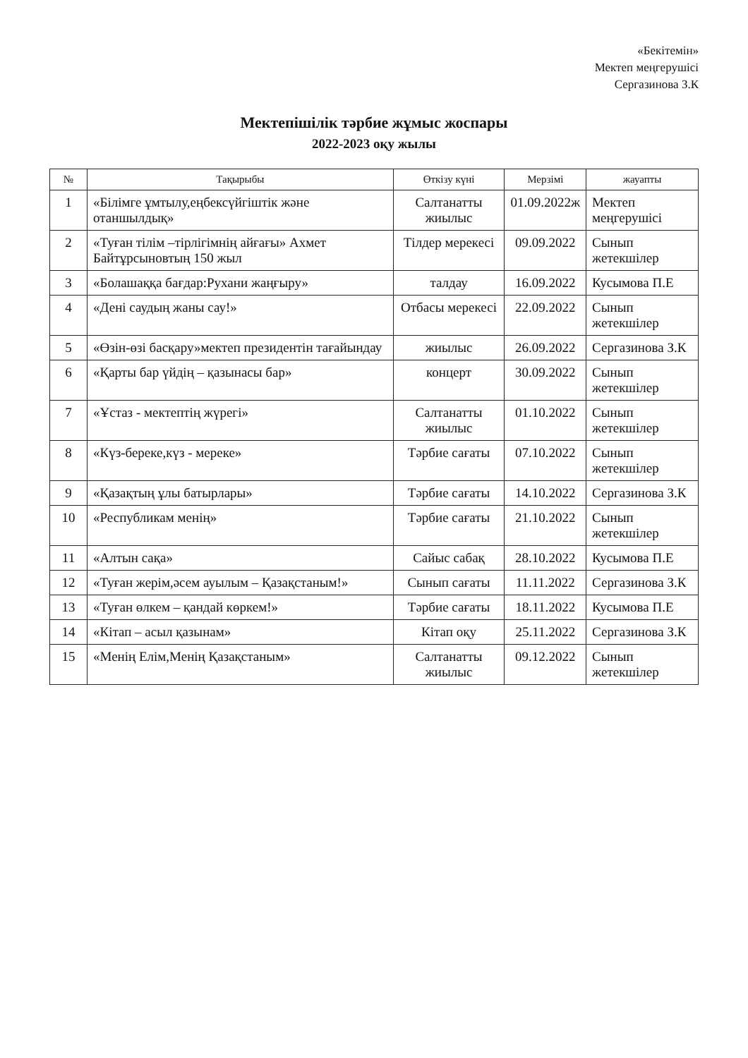«Бекітемін»
Мектеп меңгерушісі
Сергазинова З.К
Мектепішілік тәрбие жұмыс жоспары
2022-2023 оқу жылы
| № | Тақырыбы | Өткізу күні | Мерзімі | жауапты |
| --- | --- | --- | --- | --- |
| 1 | «Білімге ұмтылу,еңбексүйгіштік және отаншылдық» | Салтанатты жиылыс | 01.09.2022ж | Мектеп меңгерушісі |
| 2 | «Туған тілім –тірлігімнің айғағы» Ахмет Байтұрсыновтың 150 жыл | Тілдер мерекесі | 09.09.2022 | Сынып жетекшілер |
| 3 | «Болашаққа бағдар:Рухани жаңғыру» | талдау | 16.09.2022 | Кусымова П.Е |
| 4 | «Дені саудың жаны сау!» | Отбасы мерекесі | 22.09.2022 | Сынып жетекшілер |
| 5 | «Өзін-өзі басқару»мектеп президентін тағайындау | жиылыс | 26.09.2022 | Сергазинова З.К |
| 6 | «Қарты бар үйдің – қазынасы бар» | концерт | 30.09.2022 | Сынып жетекшілер |
| 7 | «Ұстаз - мектептің жүрегі» | Салтанатты жиылыс | 01.10.2022 | Сынып жетекшілер |
| 8 | «Күз-береке,күз - мереке» | Тәрбие сағаты | 07.10.2022 | Сынып жетекшілер |
| 9 | «Қазақтың ұлы батырлары» | Тәрбие сағаты | 14.10.2022 | Сергазинова З.К |
| 10 | «Республикам менің» | Тәрбие сағаты | 21.10.2022 | Сынып жетекшілер |
| 11 | «Алтын сақа» | Сайыс сабақ | 28.10.2022 | Кусымова П.Е |
| 12 | «Туған жерім,әсем ауылым – Қазақстаным!» | Сынып сағаты | 11.11.2022 | Сергазинова З.К |
| 13 | «Туған өлкем – қандай көркем!» | Тәрбие сағаты | 18.11.2022 | Кусымова П.Е |
| 14 | «Кітап – асыл қазынам» | Кітап оқу | 25.11.2022 | Сергазинова З.К |
| 15 | «Менің Елім,Менің Қазақстаным» | Салтанатты жиылыс | 09.12.2022 | Сынып жетекшілер |